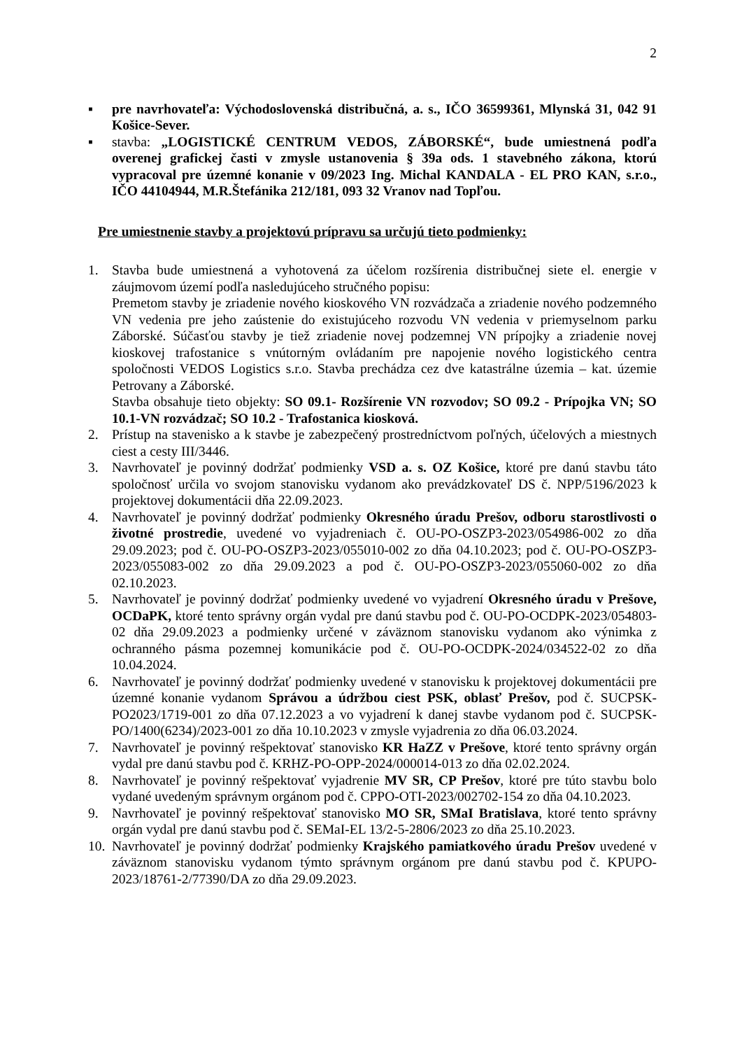2
▪ pre navrhovateľa: Východoslovenská distribučná, a. s., IČO 36599361, Mlynská 31, 042 91 Košice-Sever.
▪ stavba: „LOGISTICKÉ CENTRUM VEDOS, ZÁBORSKÉ“, bude umiestnená podľa overenej grafickej časti v zmysle ustanovenia § 39a ods. 1 stavebného zákona, ktorú vypracoval pre územné konanie v 09/2023 Ing. Michal KANDALA - EL PRO KAN, s.r.o., IČO 44104944, M.R.Štefánika 212/181, 093 32 Vranov nad Topľou.
Pre umiestnenie stavby a projektovú prípravu sa určujú tieto podmienky:
1. Stavba bude umiestnená a vyhotovená za účelom rozšírenia distribučnej siete el. energie v záujmovom území podľa nasledujúceho stručného popisu:
Premetom stavby je zriadenie nového kioskového VN rozvádzača a zriadenie nového podzemného VN vedenia pre jeho zaústenie do existujúceho rozvodu VN vedenia v priemyselnom parku Záborské. Súčasťou stavby je tiež zriadenie novej podzemnej VN prípojky a zriadenie novej kioskovej trafostanice s vnútorným ovládaním pre napojenie nového logistického centra spoločnosti VEDOS Logistics s.r.o. Stavba prechádza cez dve katastrálne územia – kat. územie Petrovany a Záborské.
Stavba obsahuje tieto objekty: SO 09.1- Rozšírenie VN rozvodov; SO 09.2 - Prípojka VN; SO 10.1-VN rozvádzač; SO 10.2 - Trafostanica kiosková.
2. Prístup na stavenisko a k stavbe je zabezpečený prostredníctvom poľných, účelových a miestnych ciest a cesty III/3446.
3. Navrhovateľ je povinný dodržať podmienky VSD a. s. OZ Košice, ktoré pre danú stavbu táto spoločnosť určila vo svojom stanovisku vydanom ako prevádzkovateľ DS č. NPP/5196/2023 k projektovej dokumentácii dňa 22.09.2023.
4. Navrhovateľ je povinný dodržať podmienky Okresného úradu Prešov, odboru starostlivosti o životné prostredie, uvedené vo vyjadreniach č. OU-PO-OSZP3-2023/054986-002 zo dňa 29.09.2023; pod č. OU-PO-OSZP3-2023/055010-002 zo dňa 04.10.2023; pod č. OU-PO-OSZP3-2023/055083-002 zo dňa 29.09.2023 a pod č. OU-PO-OSZP3-2023/055060-002 zo dňa 02.10.2023.
5. Navrhovateľ je povinný dodržať podmienky uvedené vo vyjadrení Okresného úradu v Prešove, OCDaPK, ktoré tento správny orgán vydal pre danú stavbu pod č. OU-PO-OCDPK-2023/054803-02 dňa 29.09.2023 a podmienky určené v záväznom stanovisku vydanom ako výnimka z ochranného pásma pozemnej komunikácie pod č. OU-PO-OCDPK-2024/034522-02 zo dňa 10.04.2024.
6. Navrhovateľ je povinný dodržať podmienky uvedené v stanovisku k projektovej dokumentácii pre územné konanie vydanom Správou a údržbou ciest PSK, oblasť Prešov, pod č. SUCPSK-PO2023/1719-001 zo dňa 07.12.2023 a vo vyjadrení k danej stavbe vydanom pod č. SUCPSK-PO/1400(6234)/2023-001 zo dňa 10.10.2023 v zmysle vyjadrenia zo dňa 06.03.2024.
7. Navrhovateľ je povinný rešpektovať stanovisko KR HaZZ v Prešove, ktoré tento správny orgán vydal pre danú stavbu pod č. KRHZ-PO-OPP-2024/000014-013 zo dňa 02.02.2024.
8. Navrhovateľ je povinný rešpektovať vyjadrenie MV SR, CP Prešov, ktoré pre túto stavbu bolo vydané uvedeným správnym orgánom pod č. CPPO-OTI-2023/002702-154 zo dňa 04.10.2023.
9. Navrhovateľ je povinný rešpektovať stanovisko MO SR, SMaI Bratislava, ktoré tento správny orgán vydal pre danú stavbu pod č. SEMaI-EL 13/2-5-2806/2023 zo dňa 25.10.2023.
10.
Navrhovateľ je povinný dodržať podmienky Krajského pamiatkového úradu Prešov uvedené v záväznom stanovisku vydanom týmto správnym orgánom pre danú stavbu pod č. KPUPO-2023/18761-2/77390/DA zo dňa 29.09.2023.